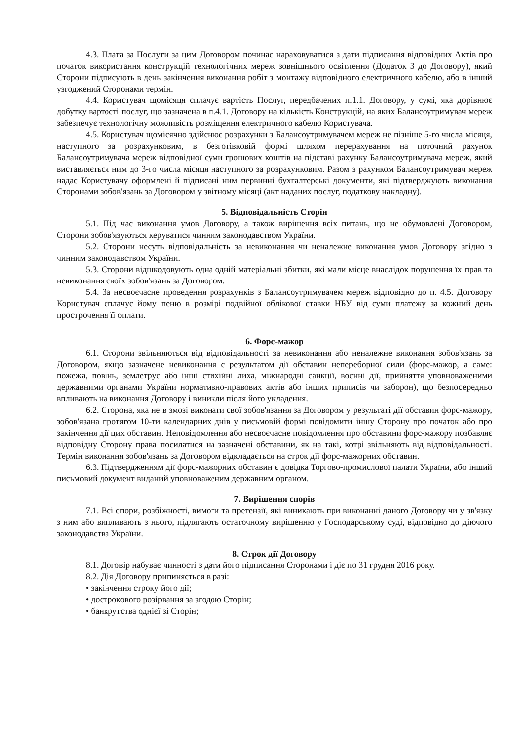4.3. Плата за Послуги за цим Договором починає нараховуватися з дати підписання відповідних Актів про початок використання конструкцій технологічних мереж зовнішнього освітлення (Додаток 3 до Договору), який Сторони підписують в день закінчення виконання робіт з монтажу відповідного електричного кабелю, або в інший узгоджений Сторонами термін.
4.4. Користувач щомісяця сплачує вартість Послуг, передбачених п.1.1. Договору, у сумі, яка дорівнює добутку вартості послуг, що зазначена в п.4.1. Договору на кількість Конструкцій, на яких Балансоутримувач мереж забезпечує технологічну можливість розміщення електричного кабелю Користувача.
4.5. Користувач щомісячно здійснює розрахунки з Балансоутримувачем мереж не пізніше 5-го числа місяця, наступного за розрахунковим, в безготівковій формі шляхом перерахування на поточний рахунок Балансоутримувача мереж відповідної суми грошових коштів на підставі рахунку Балансоутримувача мереж, який виставляється ним до 3-го числа місяця наступного за розрахунковим. Разом з рахунком Балансоутримувач мереж надає Користувачу оформлені й підписані ним первинні бухгалтерські документи, які підтверджують виконання Сторонами зобов'язань за Договором у звітному місяці (акт наданих послуг, податкову накладну).
5. Відповідальність Сторін
5.1. Під час виконання умов Договору, а також вирішення всіх питань, що не обумовлені Договором, Сторони зобов'язуються керуватися чинним законодавством України.
5.2. Сторони несуть відповідальність за невиконання чи неналежне виконання умов Договору згідно з чинним законодавством України.
5.3. Сторони відшкодовують одна одній матеріальні збитки, які мали місце внаслідок порушення їх прав та невиконання своїх зобов'язань за Договором.
5.4. За несвоєчасне проведення розрахунків з Балансоутримувачем мереж відповідно до п. 4.5. Договору Користувач сплачує йому пеню в розмірі подвійної облікової ставки НБУ від суми платежу за кожний день прострочення її оплати.
6. Форс-мажор
6.1. Сторони звільняються від відповідальності за невиконання або неналежне виконання зобов'язань за Договором, якщо зазначене невиконання є результатом дії обставин непереборної сили (форс-мажор, а саме: пожежа, повінь, землетрус або інші стихійні лиха, міжнародні санкції, воєнні дії, прийняття уповноваженими державними органами України нормативно-правових актів або інших приписів чи заборон), що безпосередньо впливають на виконання Договору і виникли після його укладення.
6.2. Сторона, яка не в змозі виконати свої зобов'язання за Договором у результаті дії обставин форс-мажору, зобов'язана протягом 10-ти календарних днів у письмовій формі повідомити іншу Сторону про початок або про закінчення дії цих обставин. Неповідомлення або несвоєчасне повідомлення про обставини форс-мажору позбавляє відповідну Сторону права посилатися на зазначені обставини, як на такі, котрі звільняють від відповідальності. Термін виконання зобов'язань за Договором відкладається на строк дії форс-мажорних обставин.
6.3. Підтвердженням дії форс-мажорних обставин є довідка Торгово-промислової палати України, або інший письмовий документ виданий уповноваженим державним органом.
7. Вирішення спорів
7.1. Всі спори, розбіжності, вимоги та претензії, які виникають при виконанні даного Договору чи у зв'язку з ним або випливають з нього, підлягають остаточному вирішенню у Господарському суді, відповідно до діючого законодавства України.
8. Строк дії Договору
8.1. Договір набуває чинності з дати його підписання Сторонами і діє по 31 грудня 2016 року.
8.2. Дія Договору припиняється в разі:
• закінчення строку його дії;
• дострокового розірвання за згодою Сторін;
• банкрутства однієї зі Сторін;